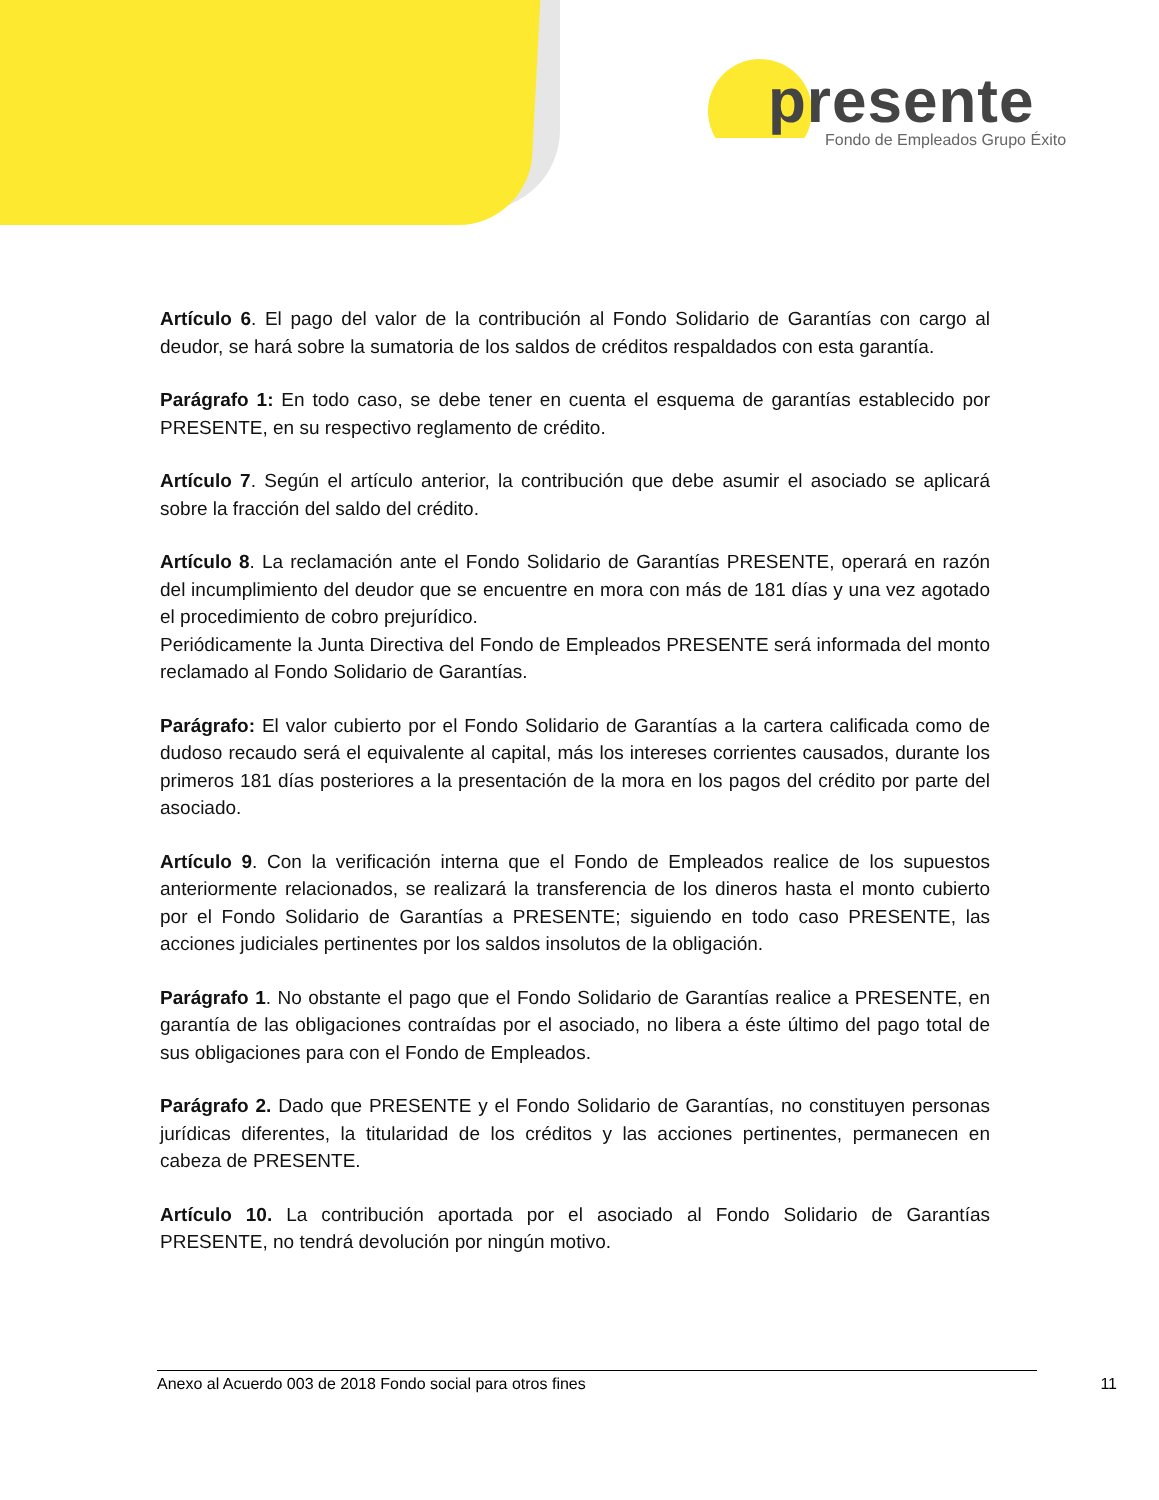presente
Fondo de Empleados Grupo Éxito
Artículo 6. El pago del valor de la contribución al Fondo Solidario de Garantías con cargo al deudor, se hará sobre la sumatoria de los saldos de créditos respaldados con esta garantía.
Parágrafo 1: En todo caso, se debe tener en cuenta el esquema de garantías establecido por PRESENTE, en su respectivo reglamento de crédito.
Artículo 7. Según el artículo anterior, la contribución que debe asumir el asociado se aplicará sobre la fracción del saldo del crédito.
Artículo 8. La reclamación ante el Fondo Solidario de Garantías PRESENTE, operará en razón del incumplimiento del deudor que se encuentre en mora con más de 181 días y una vez agotado el procedimiento de cobro prejurídico.
Periódicamente la Junta Directiva del Fondo de Empleados PRESENTE será informada del monto reclamado al Fondo Solidario de Garantías.
Parágrafo: El valor cubierto por el Fondo Solidario de Garantías a la cartera calificada como de dudoso recaudo será el equivalente al capital, más los intereses corrientes causados, durante los primeros 181 días posteriores a la presentación de la mora en los pagos del crédito por parte del asociado.
Artículo 9. Con la verificación interna que el Fondo de Empleados realice de los supuestos anteriormente relacionados, se realizará la transferencia de los dineros hasta el monto cubierto por el Fondo Solidario de Garantías a PRESENTE; siguiendo en todo caso PRESENTE, las acciones judiciales pertinentes por los saldos insolutos de la obligación.
Parágrafo 1. No obstante el pago que el Fondo Solidario de Garantías realice a PRESENTE, en garantía de las obligaciones contraídas por el asociado, no libera a éste último del pago total de sus obligaciones para con el Fondo de Empleados.
Parágrafo 2. Dado que PRESENTE y el Fondo Solidario de Garantías, no constituyen personas jurídicas diferentes, la titularidad de los créditos y las acciones pertinentes, permanecen en cabeza de PRESENTE.
Artículo 10. La contribución aportada por el asociado al Fondo Solidario de Garantías PRESENTE, no tendrá devolución por ningún motivo.
Anexo al Acuerdo 003 de 2018 Fondo social para otros fines 11